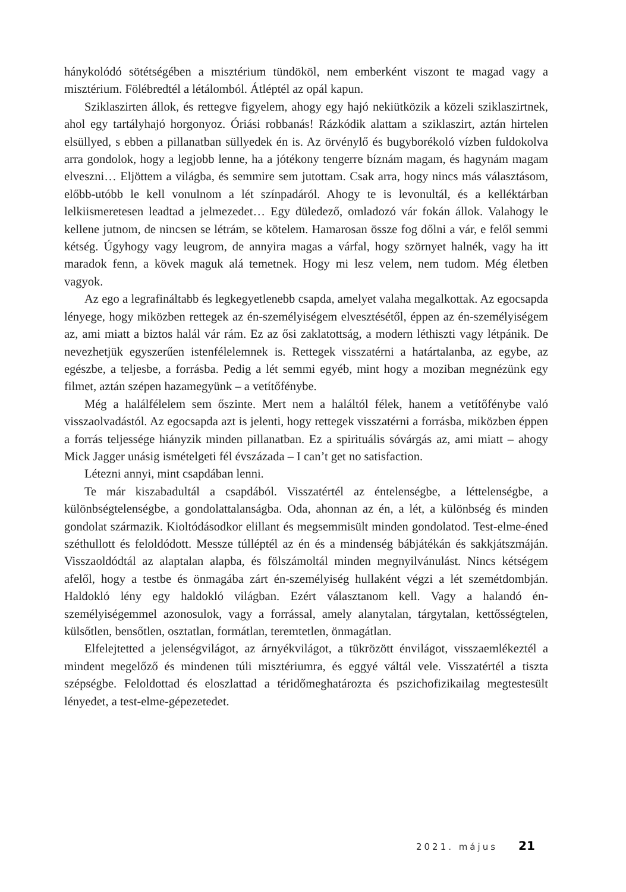hánykolódó sötétségében a misztérium tündököl, nem emberként viszont te magad vagy a misztérium. Fölébredtél a létálomból. Átléptél az opál kapun.
Sziklaszirten állok, és rettegve figyelem, ahogy egy hajó nekiütközik a közeli sziklaszirtnek, ahol egy tartályhajó horgonyoz. Óriási robbanás! Rázkódik alattam a sziklaszirt, aztán hirtelen elsüllyed, s ebben a pillanatban süllyedek én is. Az örvénylő és bugyborékoló vízben fuldokolva arra gondolok, hogy a legjobb lenne, ha a jótékony tengerre bíznám magam, és hagynám magam elveszni… Eljöttem a világba, és semmire sem jutottam. Csak arra, hogy nincs más választásom, előbb-utóbb le kell vonulnom a lét színpadáról. Ahogy te is levonultál, és a kelléktárban lelkiismeretesen leadtad a jelmezedet… Egy düledező, omladozó vár fokán állok. Valahogy le kellene jutnom, de nincsen se létrám, se kötelem. Hamarosan össze fog dőlni a vár, e felől semmi kétség. Úgyhogy vagy leugrom, de annyira magas a várfal, hogy szörnyet halnék, vagy ha itt maradok fenn, a kövek maguk alá temetnek. Hogy mi lesz velem, nem tudom. Még életben vagyok.
Az ego a legrafináltabb és legkegyetlenebb csapda, amelyet valaha megalkottak. Az egocsapda lényege, hogy miközben rettegek az én-személyiségem elvesztésétől, éppen az én-személyiségem az, ami miatt a biztos halál vár rám. Ez az ősi zaklatottság, a modern léthiszti vagy létpánik. De nevezhetjük egyszerűen istenfélelemnek is. Rettegek visszatérni a határtalanba, az egybe, az egészbe, a teljesbe, a forrásba. Pedig a lét semmi egyéb, mint hogy a moziban megnézünk egy filmet, aztán szépen hazamegyünk – a vetítőfénybe.
Még a halálfélelem sem őszinte. Mert nem a haláltól félek, hanem a vetítőfénybe való visszaolvadástól. Az egocsapda azt is jelenti, hogy rettegek visszatérni a forrásba, miközben éppen a forrás teljessége hiányzik minden pillanatban. Ez a spirituális sóvárgás az, ami miatt – ahogy Mick Jagger unásig ismételgeti fél évszázada – I can’t get no satisfaction.
Létezni annyi, mint csapdában lenni.
Te már kiszabadultál a csapdából. Visszatértél az éntelenségbe, a léttelenségbe, a különbségtelenségbe, a gondolattalanságba. Oda, ahonnan az én, a lét, a különbség és minden gondolat származik. Kioltódásodkor elillant és megsemmisült minden gondolatod. Test-elme-éned széthullott és feloldódott. Messze túlléptél az én és a mindenség bábjátékán és sakkjátszmáján. Visszaoldódtál az alaptalan alapba, és fölszámoltál minden megnyilvánulást. Nincs kétségem afelől, hogy a testbe és önmagába zárt én-személyiség hullaként végzi a lét szemétdombján. Haldokló lény egy haldokló világban. Ezért választanom kell. Vagy a halandó én-személyiségemmel azonosulok, vagy a forrással, amely alanytalan, tárgytalan, kettősségtelen, külsőtlen, bensőtlen, osztatlan, formátlan, teremtetlen, önmagátlan.
Elfelejtetted a jelenségvilágot, az árnyékvilágot, a tükrözött énvilágot, visszaemlékeztél a mindent megelőző és mindenen túli misztériumra, és eggyé váltál vele. Visszatértél a tiszta szépségbe. Feloldottad és eloszlattad a téridőmeghatározta és pszichofizikailag megtestesült lényedet, a test-elme-gépezetedet.
2021. május 21